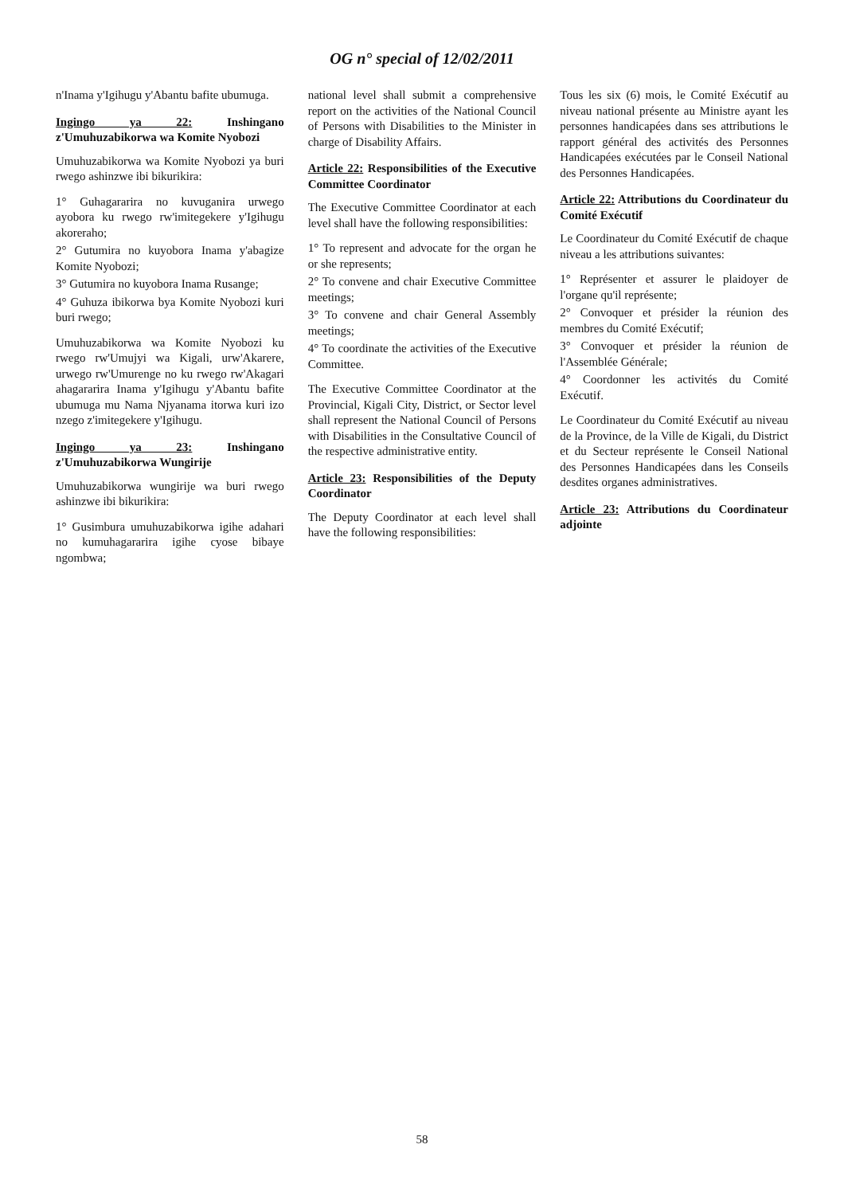OG n° special of 12/02/2011
n'Inama y'Igihugu y'Abantu bafite ubumuga.
Ingingo ya 22: Inshingano z'Umuhuzabikorwa wa Komite Nyobozi
Umuhuzabikorwa wa Komite Nyobozi ya buri rwego ashinzwe ibi bikurikira:
1° Guhagararira no kuvuganira urwego ayobora ku rwego rw'imitegekere y'Igihugu akoreraho;
2° Gutumira no kuyobora Inama y'abagize Komite Nyobozi;
3° Gutumira no kuyobora Inama Rusange;
4° Guhuza ibikorwa bya Komite Nyobozi kuri buri rwego;
Umuhuzabikorwa wa Komite Nyobozi ku rwego rw'Umujyi wa Kigali, urw'Akarere, urwego rw'Umurenge no ku rwego rw'Akagari ahagararira Inama y'Igihugu y'Abantu bafite ubumuga mu Nama Njyanama itorwa kuri izo nzego z'imitegekere y'Igihugu.
Ingingo ya 23: Inshingano z'Umuhuzabikorwa Wungirije
Umuhuzabikorwa wungirije wa buri rwego ashinzwe ibi bikurikira:
1° Gusimbura umuhuzabikorwa igihe adahari no kumuhagararira igihe cyose bibaye ngombwa;
national level shall submit a comprehensive report on the activities of the National Council of Persons with Disabilities to the Minister in charge of Disability Affairs.
Article 22: Responsibilities of the Executive Committee Coordinator
The Executive Committee Coordinator at each level shall have the following responsibilities:
1° To represent and advocate for the organ he or she represents;
2° To convene and chair Executive Committee meetings;
3° To convene and chair General Assembly meetings;
4° To coordinate the activities of the Executive Committee.
The Executive Committee Coordinator at the Provincial, Kigali City, District, or Sector level shall represent the National Council of Persons with Disabilities in the Consultative Council of the respective administrative entity.
Article 23: Responsibilities of the Deputy Coordinator
The Deputy Coordinator at each level shall have the following responsibilities:
Tous les six (6) mois, le Comité Exécutif au niveau national présente au Ministre ayant les personnes handicapées dans ses attributions le rapport général des activités des Personnes Handicapées exécutées par le Conseil National des Personnes Handicapées.
Article 22: Attributions du Coordinateur du Comité Exécutif
Le Coordinateur du Comité Exécutif de chaque niveau a les attributions suivantes:
1° Représenter et assurer le plaidoyer de l'organe qu'il représente;
2° Convoquer et présider la réunion des membres du Comité Exécutif;
3° Convoquer et présider la réunion de l'Assemblée Générale;
4° Coordonner les activités du Comité Exécutif.
Le Coordinateur du Comité Exécutif au niveau de la Province, de la Ville de Kigali, du District et du Secteur représente le Conseil National des Personnes Handicapées dans les Conseils desdites organes administratives.
Article 23: Attributions du Coordinateur adjointe
58